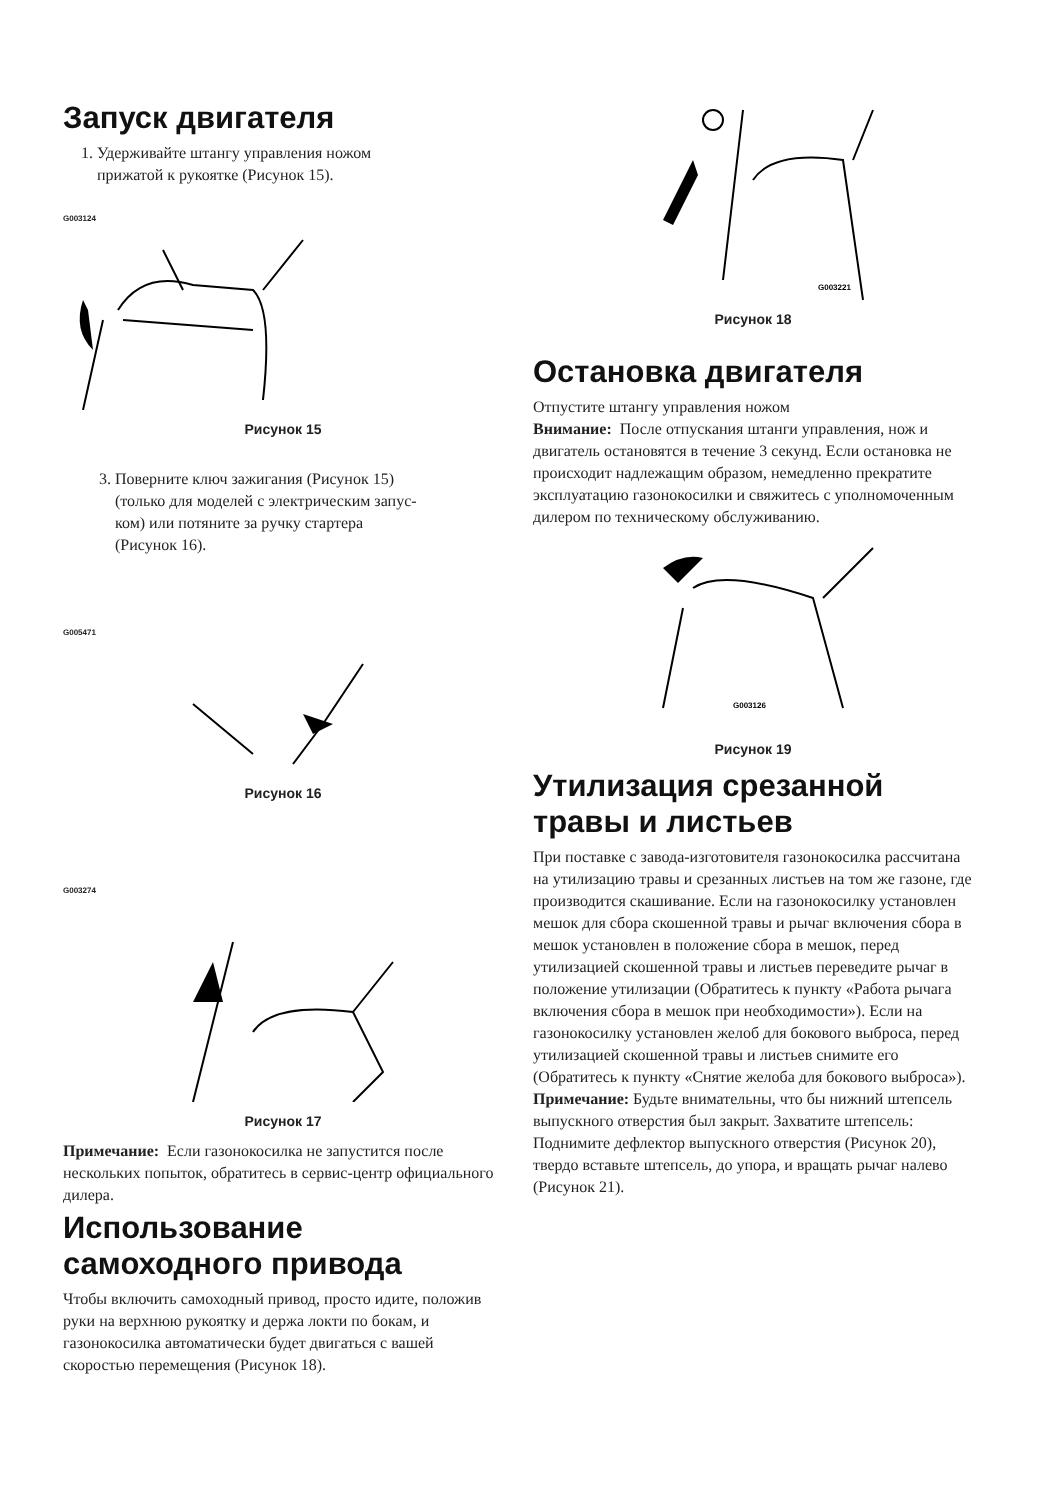Запуск двигателя
1. Удерживайте штангу управления ножом
прижатой к рукоятке (Рисунок 15).
G003124
Рисунок 15
3. Поверните ключ зажигания (Рисунок 15)
(только для моделей с электрическим запус-
ком) или потяните за ручку стартера
(Рисунок 16).
G005471
Рисунок 16
G003274
Рисунок 17
Примечание: Если газонокосилка не запустится после нескольких попыток, обратитесь в сервис-центр официального дилера.
Использование самоходного привода
Чтобы включить самоходный привод, просто идите, положив руки на верхнюю рукоятку и держа локти по бокам, и газонокосилка автоматически будет двигаться с вашей скоростью перемещения (Рисунок 18).
G003221
Рисунок 18
Остановка двигателя
Отпустите штангу управления ножом
Внимание: После отпускания штанги управления, нож и двигатель остановятся в течение 3 секунд. Если остановка не происходит надлежащим образом, немедленно прекратите эксплуатацию газонокосилки и свяжитесь с уполномоченным дилером по техническому обслуживанию.
G003126
Рисунок 19
Утилизация срезанной травы и листьев
При поставке с завода-изготовителя газонокосилка рассчитана на утилизацию травы и срезанных листьев на том же газоне, где производится скашивание. Если на газонокосилку установлен мешок для сбора скошенной травы и рычаг включения сбора в мешок установлен в положение сбора в мешок, перед утилизацией скошенной травы и листьев переведите рычаг в положение утилизации (Обратитесь к пункту «Работа рычага включения сбора в мешок при необходимости»). Если на газонокосилку установлен желоб для бокового выброса, перед утилизацией скошенной травы и листьев снимите его (Обратитесь к пункту «Снятие желоба для бокового выброса»).
Примечание: Будьте внимательны, что бы нижний штепсель выпускного отверстия был закрыт. Захватите штепсель: Поднимите дефлектор выпускного отверстия (Рисунок 20), твердо вставьте штепсель, до упора, и вращать рычаг налево (Рисунок 21).